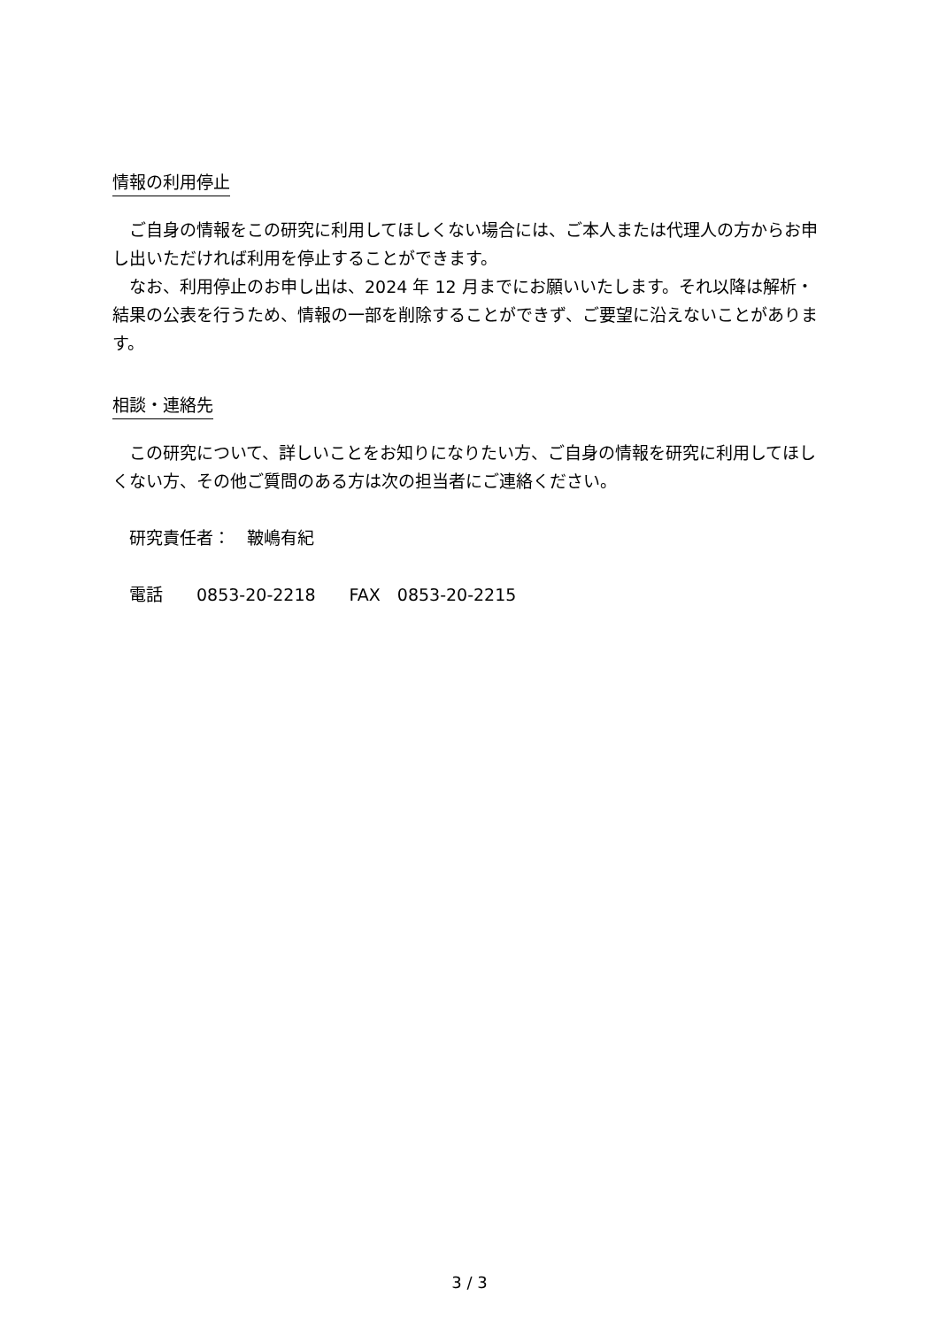情報の利用停止
ご自身の情報をこの研究に利用してほしくない場合には、ご本人または代理人の方からお申し出いただければ利用を停止することができます。
なお、利用停止のお申し出は、2024 年 12 月までにお願いいたします。それ以降は解析・結果の公表を行うため、情報の一部を削除することができず、ご要望に沿えないことがあります。
相談・連絡先
この研究について、詳しいことをお知りになりたい方、ご自身の情報を研究に利用してほしくない方、その他ご質問のある方は次の担当者にご連絡ください。
研究責任者：　鞁嶋有紀
電話　　0853-20-2218　　FAX　0853-20-2215
3 / 3